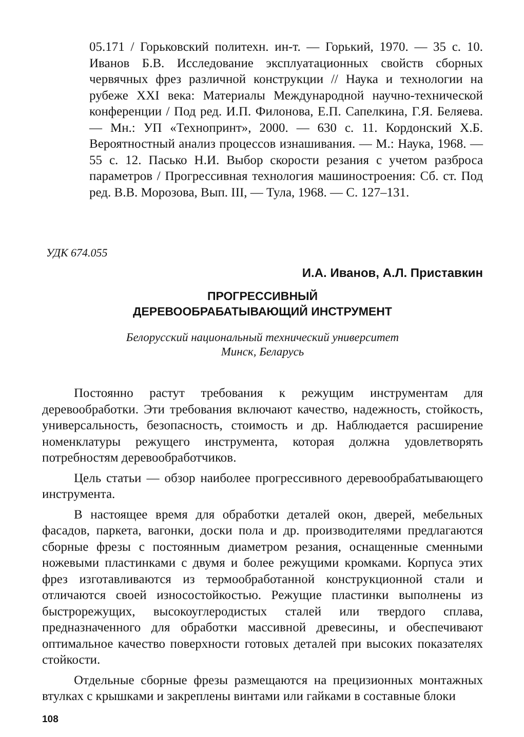05.171 / Горьковский политехн. ин-т. — Горький, 1970. — 35 с. 10. Иванов Б.В. Исследование эксплуатационных свойств сборных червячных фрез различной конструкции // Наука и технологии на рубеже XXI века: Материалы Международной научно-технической конференции / Под ред. И.П. Филонова, Е.П. Сапелкина, Г.Я. Беляева. — Мн.: УП «Технопринт», 2000. — 630 с. 11. Кордонский Х.Б. Вероятностный анализ процессов изнашивания. — М.: Наука, 1968. — 55 с. 12. Пасько Н.И. Выбор скорости резания с учетом разброса параметров / Прогрессивная технология машиностроения: Сб. ст. Под ред. В.В. Морозова, Вып. III, — Тула, 1968. — С. 127–131.
УДК 674.055
И.А. Иванов, А.Л. Приставкин
ПРОГРЕССИВНЫЙ
ДЕРЕВООБРАБАТЫВАЮЩИЙ ИНСТРУМЕНТ
Белорусский национальный технический университет
Минск, Беларусь
Постоянно растут требования к режущим инструментам для деревообработки. Эти требования включают качество, надежность, стойкость, универсальность, безопасность, стоимость и др. Наблюдается расширение номенклатуры режущего инструмента, которая должна удовлетворять потребностям деревообработчиков.
Цель статьи — обзор наиболее прогрессивного деревообрабатывающего инструмента.
В настоящее время для обработки деталей окон, дверей, мебельных фасадов, паркета, вагонки, доски пола и др. производителями предлагаются сборные фрезы с постоянным диаметром резания, оснащенные сменными ножевыми пластинками с двумя и более режущими кромками. Корпуса этих фрез изготавливаются из термообработанной конструкционной стали и отличаются своей износостойкостью. Режущие пластинки выполнены из быстрорежущих, высокоуглеродистых сталей или твердого сплава, предназначенного для обработки массивной древесины, и обеспечивают оптимальное качество поверхности готовых деталей при высоких показателях стойкости.
Отдельные сборные фрезы размещаются на прецизионных монтажных втулках с крышками и закреплены винтами или гайками в составные блоки
108